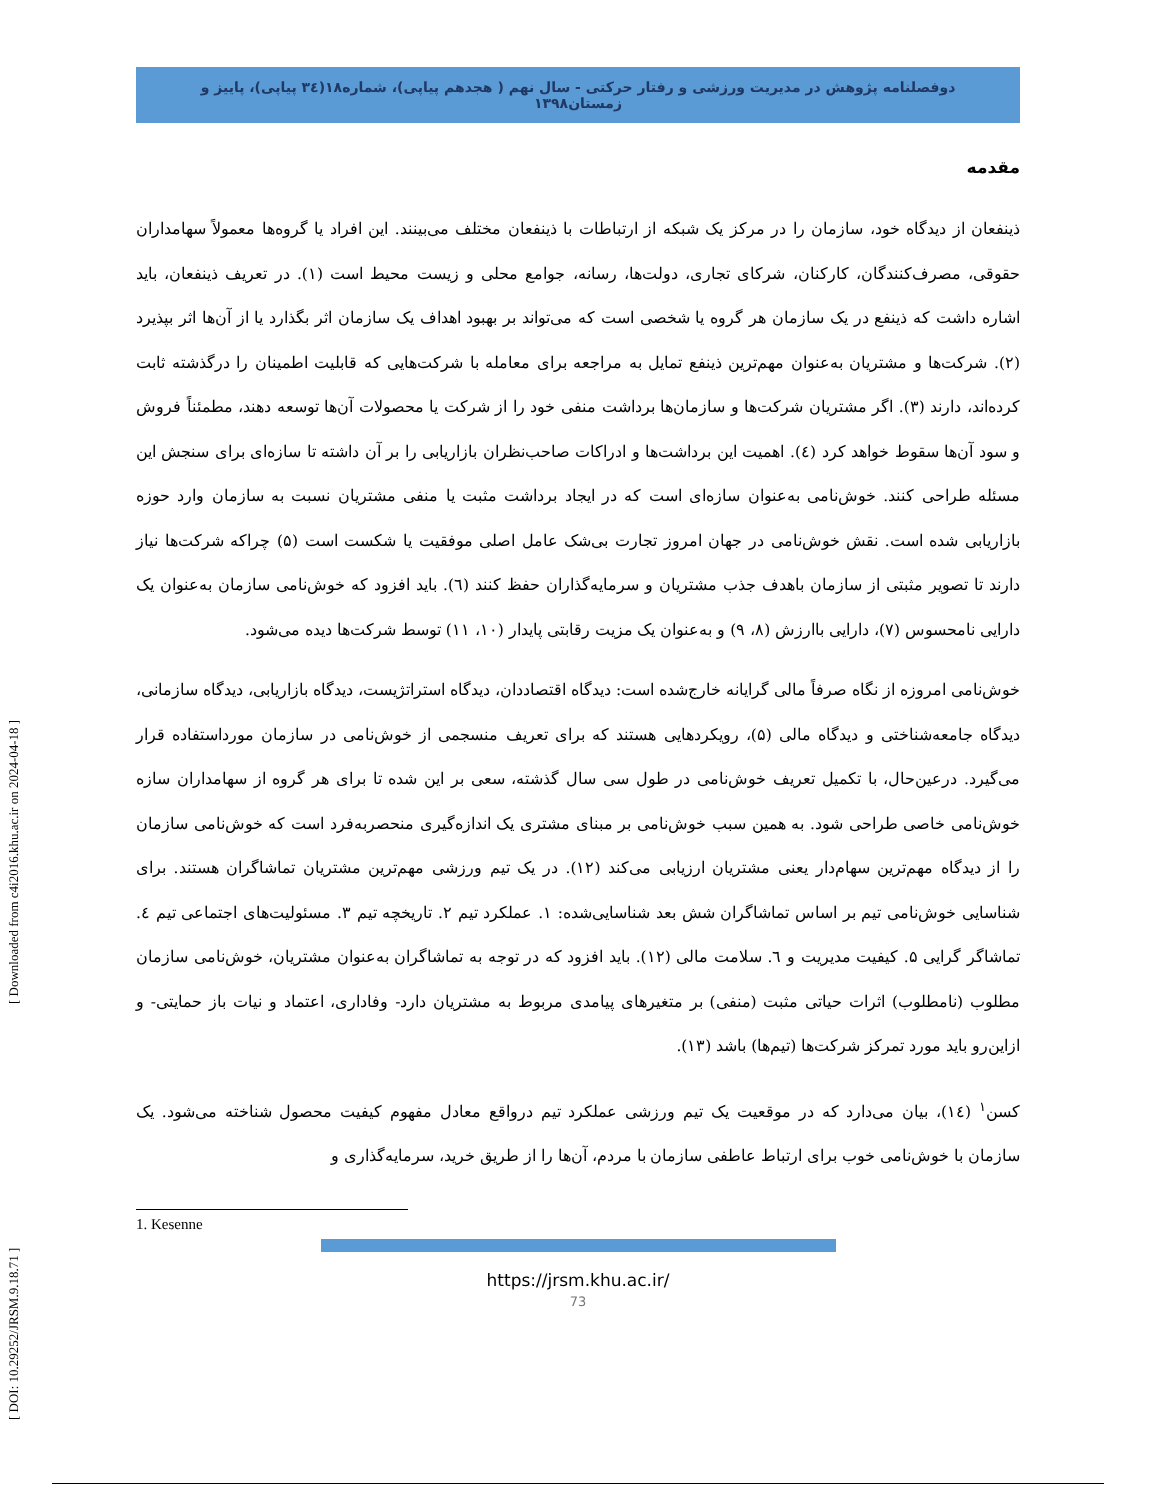[ DOI: 10.29252/JRSM.9.18.71 ] [ Downloaded from c4i2016.khu.ac.ir on 2024-04-18 ]
دوفصلنامه پژوهش در مدیریت ورزشی و رفتار حرکتی - سال نهم ( هجدهم پیاپی)، شماره۱۸(۳٤ پیاپی)، پاییز و زمستان۱۳۹۸
مقدمه
ذینفعان از دیدگاه خود، سازمان را در مرکز یک شبکه از ارتباطات با ذینفعان مختلف می‌بینند. این افراد یا گروه‌ها معمولاً سهامداران حقوقی، مصرف‌کنندگان، کارکنان، شرکای تجاری، دولت‌ها، رسانه، جوامع محلی و زیست محیط است (۱). در تعریف ذینفعان، باید اشاره داشت که ذینفع در یک سازمان هر گروه یا شخصی است که می‌تواند بر بهبود اهداف یک سازمان اثر بگذارد یا از آن‌ها اثر بپذیرد (۲). شرکت‌ها و مشتریان به‌عنوان مهم‌ترین ذینفع تمایل به مراجعه برای معامله با شرکت‌هایی که قابلیت اطمینان را درگذشته ثابت کرده‌اند، دارند (۳). اگر مشتریان شرکت‌ها و سازمان‌ها برداشت منفی خود را از شرکت یا محصولات آن‌ها توسعه دهند، مطمئناً فروش و سود آن‌ها سقوط خواهد کرد (٤). اهمیت این برداشت‌ها و ادراکات صاحب‌نظران بازاریابی را بر آن داشته تا سازه‌ای برای سنجش این مسئله طراحی کنند. خوش‌نامی به‌عنوان سازه‌ای است که در ایجاد برداشت مثبت یا منفی مشتریان نسبت به سازمان وارد حوزه بازاریابی شده است. نقش خوش‌نامی در جهان امروز تجارت بی‌شک عامل اصلی موفقیت یا شکست است (۵) چراکه شرکت‌ها نیاز دارند تا تصویر مثبتی از سازمان باهدف جذب مشتریان و سرمایه‌گذاران حفظ کنند (٦). باید افزود که خوش‌نامی سازمان به‌عنوان یک دارایی نامحسوس (۷)، دارایی باارزش (۸، ۹) و به‌عنوان یک مزیت رقابتی پایدار (۱۰، ۱۱) توسط شرکت‌ها دیده می‌شود.
خوش‌نامی امروزه از نگاه صرفاً مالی گرایانه خارج‌شده است: دیدگاه اقتصاددان، دیدگاه استراتژیست، دیدگاه بازاریابی، دیدگاه سازمانی، دیدگاه جامعه‌شناختی و دیدگاه مالی (۵)، رویکردهایی هستند که برای تعریف منسجمی از خوش‌نامی در سازمان مورداستفاده قرار می‌گیرد. درعین‌حال، با تکمیل تعریف خوش‌نامی در طول سی سال گذشته، سعی بر این شده تا برای هر گروه از سهامداران سازه خوش‌نامی خاصی طراحی شود. به همین سبب خوش‌نامی بر مبنای مشتری یک اندازه‌گیری منحصربه‌فرد است که خوش‌نامی سازمان را از دیدگاه مهم‌ترین سهام‌دار یعنی مشتریان ارزیابی می‌کند (۱۲). در یک تیم ورزشی مهم‌ترین مشتریان تماشاگران هستند. برای شناسایی خوش‌نامی تیم بر اساس تماشاگران شش بعد شناسایی‌شده: ۱. عملکرد تیم ۲. تاریخچه تیم ۳. مسئولیت‌های اجتماعی تیم ٤. تماشاگر گرایی ۵. کیفیت مدیریت و ٦. سلامت مالی (۱۲). باید افزود که در توجه به تماشاگران به‌عنوان مشتریان، خوش‌نامی سازمان مطلوب (نامطلوب) اثرات حیاتی مثبت (منفی) بر متغیرهای پیامدی مربوط به مشتریان دارد- وفاداری، اعتماد و نیات باز حمایتی- و ازاین‌رو باید مورد تمرکز شرکت‌ها (تیم‌ها) باشد (۱۳).
کسن<sup>۱</sup> (١٤)، بیان می‌دارد که در موقعیت یک تیم ورزشی عملکرد تیم درواقع معادل مفهوم کیفیت محصول شناخته می‌شود. یک سازمان با خوش‌نامی خوب برای ارتباط عاطفی سازمان با مردم، آن‌ها را از طریق خرید، سرمایه‌گذاری و
1. Kesenne
https://jrsm.khu.ac.ir/
73